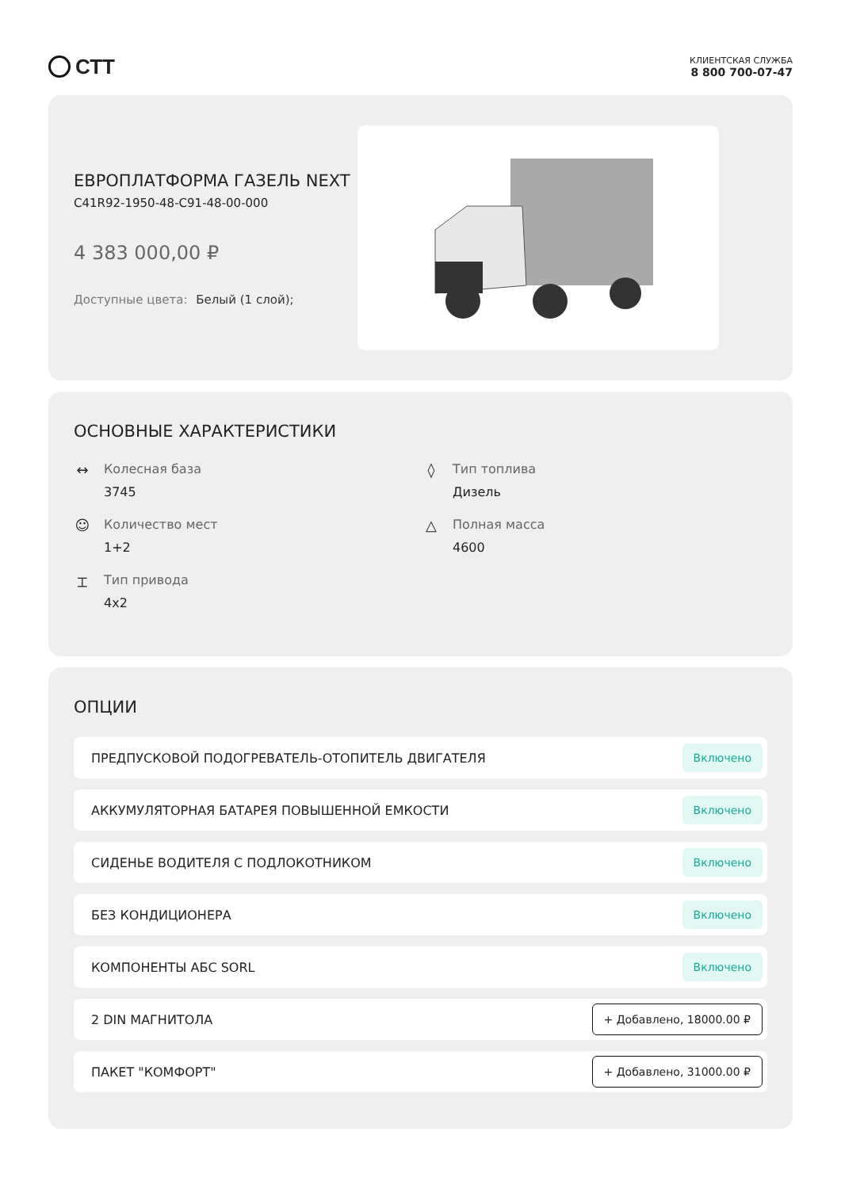СТТ
КЛИЕНТСКАЯ СЛУЖБА
8 800 700-07-47
ЕВРОПЛАТФОРМА ГАЗЕЛЬ NEXT
C41R92-1950-48-C91-48-00-000
4 383 000,00 ₽
Доступные цвета: Белый (1 слой);
ОСНОВНЫЕ ХАРАКТЕРИСТИКИ
↔ Колесная база
3745
◊ Тип топлива
Дизель
☺ Количество мест
1+2
△ Полная масса
4600
⌶ Тип привода
4x2
ОПЦИИ
ПРЕДПУСКОВОЙ ПОДОГРЕВАТЕЛЬ-ОТОПИТЕЛЬ ДВИГАТЕЛЯ Включено
АККУМУЛЯТОРНАЯ БАТАРЕЯ ПОВЫШЕННОЙ ЕМКОСТИ Включено
СИДЕНЬЕ ВОДИТЕЛЯ С ПОДЛОКОТНИКОМ Включено
БЕЗ КОНДИЦИОНЕРА Включено
КОМПОНЕНТЫ АБС SORL Включено
2 DIN МАГНИТОЛА + Добавлено, 18000.00 ₽
ПАКЕТ "КОМФОРТ" + Добавлено, 31000.00 ₽